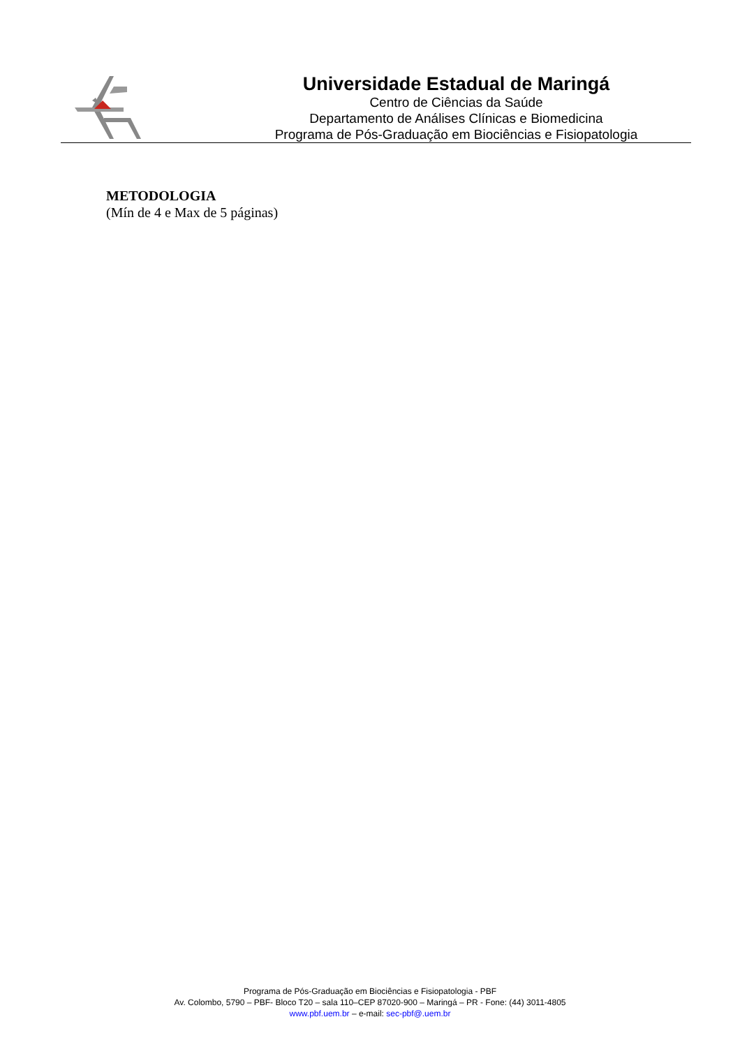Universidade Estadual de Maringá
Centro de Ciências da Saúde
Departamento de Análises Clínicas e Biomedicina
Programa de Pós-Graduação em Biociências e Fisiopatologia
METODOLOGIA
(Mín de 4 e Max de 5 páginas)
Programa de Pós-Graduação em Biociências e Fisiopatologia - PBF
Av. Colombo, 5790 – PBF- Bloco T20 – sala 110–CEP 87020-900 – Maringá – PR - Fone: (44) 3011-4805
www.pbf.uem.br – e-mail: sec-pbf@.uem.br